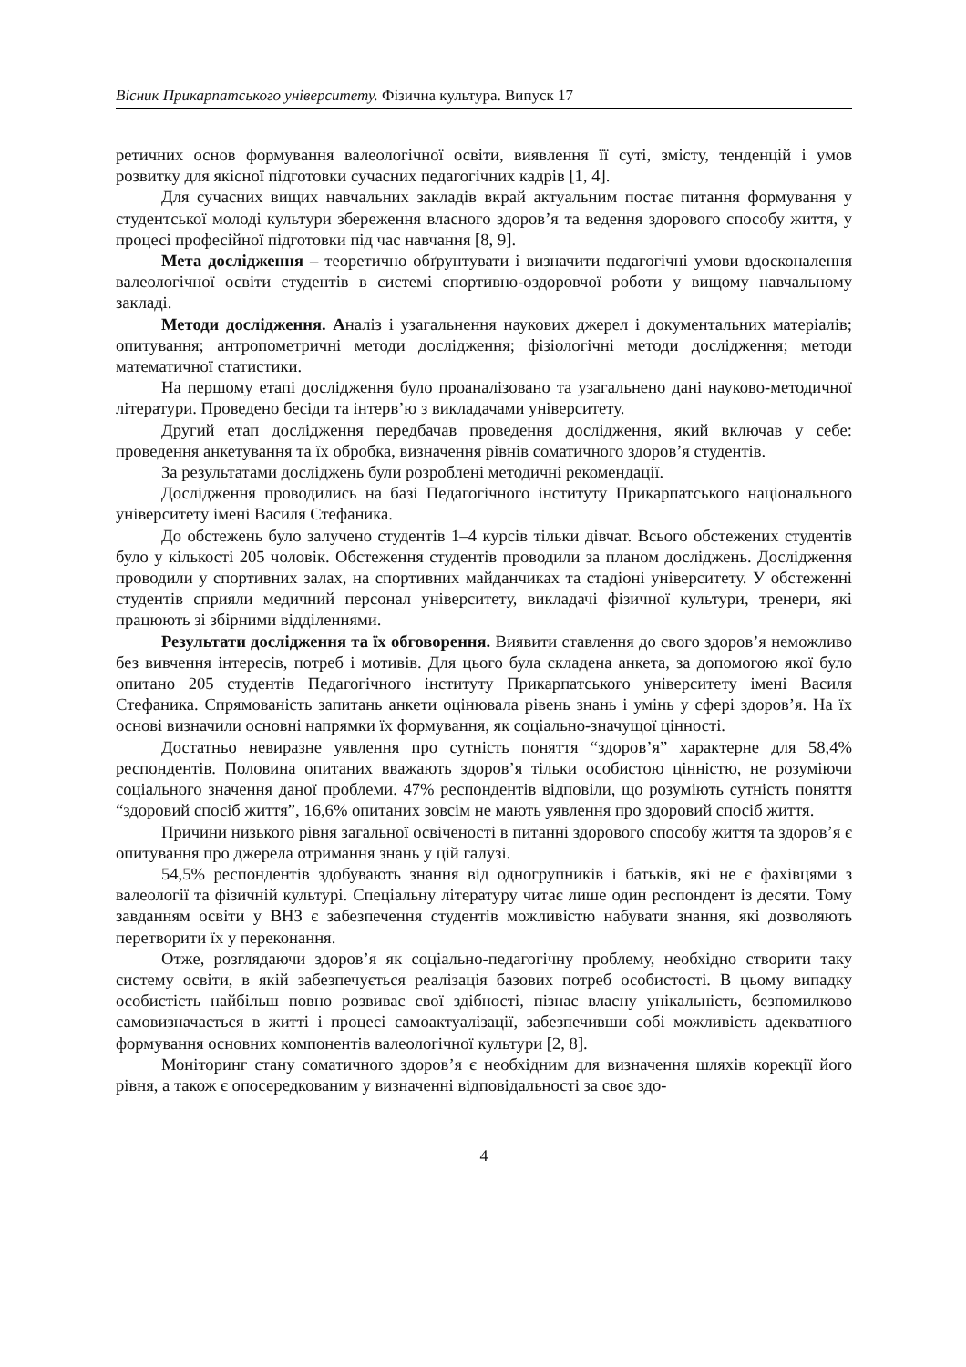Вісник Прикарпатського університету. Фізична культура. Випуск 17
ретичних основ формування валеологічної освіти, виявлення її суті, змісту, тенденцій і умов розвитку для якісної підготовки сучасних педагогічних кадрів [1, 4].
Для сучасних вищих навчальних закладів вкрай актуальним постає питання формування у студентської молоді культури збереження власного здоров’я та ведення здорового способу життя, у процесі професійної підготовки під час навчання [8, 9].
Мета дослідження – теоретично обґрунтувати і визначити педагогічні умови вдосконалення валеологічної освіти студентів в системі спортивно-оздоровчої роботи у вищому навчальному закладі.
Методи дослідження. Аналіз і узагальнення наукових джерел і документальних матеріалів; опитування; антропометричні методи дослідження; фізіологічні методи дослідження; методи математичної статистики.
На першому етапі дослідження було проаналізовано та узагальнено дані науково-методичної літератури. Проведено бесіди та інтерв’ю з викладачами університету.
Другий етап дослідження передбачав проведення дослідження, який включав у себе: проведення анкетування та їх обробка, визначення рівнів соматичного здоров’я студентів.
За результатами досліджень були розроблені методичні рекомендації.
Дослідження проводились на базі Педагогічного інституту Прикарпатського національного університету імені Василя Стефаника.
До обстежень було залучено студентів 1–4 курсів тільки дівчат. Всього обстежених студентів було у кількості 205 чоловік. Обстеження студентів проводили за планом досліджень. Дослідження проводили у спортивних залах, на спортивних майданчиках та стадіоні університету. У обстеженні студентів сприяли медичний персонал університету, викладачі фізичної культури, тренери, які працюють зі збірними відділеннями.
Результати дослідження та їх обговорення. Виявити ставлення до свого здоров’я неможливо без вивчення інтересів, потреб і мотивів. Для цього була складена анкета, за допомогою якої було опитано 205 студентів Педагогічного інституту Прикарпатського університету імені Василя Стефаника. Спрямованість запитань анкети оцінювала рівень знань і умінь у сфері здоров’я. На їх основі визначили основні напрямки їх формування, як соціально-значущої цінності.
Достатньо невиразне уявлення про сутність поняття “здоров’я” характерне для 58,4% респондентів. Половина опитаних вважають здоров’я тільки особистою цінністю, не розуміючи соціального значення даної проблеми. 47% респондентів відповіли, що розуміють сутність поняття “здоровий спосіб життя”, 16,6% опитаних зовсім не мають уявлення про здоровий спосіб життя.
Причини низького рівня загальної освіченості в питанні здорового способу життя та здоров’я є опитування про джерела отримання знань у цій галузі.
54,5% респондентів здобувають знання від одногрупників і батьків, які не є фахівцями з валеології та фізичній культурі. Спеціальну літературу читає лише один респондент із десяти. Тому завданням освіти у ВНЗ є забезпечення студентів можливістю набувати знання, які дозволяють перетворити їх у переконання.
Отже, розглядаючи здоров’я як соціально-педагогічну проблему, необхідно створити таку систему освіти, в якій забезпечується реалізація базових потреб особистості. В цьому випадку особистість найбільш повно розвиває свої здібності, пізнає власну унікальність, безпомилково самовизначається в житті і процесі самоактуалізації, забезпечивши собі можливість адекватного формування основних компонентів валеологічної культури [2, 8].
Моніторинг стану соматичного здоров’я є необхідним для визначення шляхів корекції його рівня, а також є опосередкованим у визначенні відповідальності за своє здо-
4